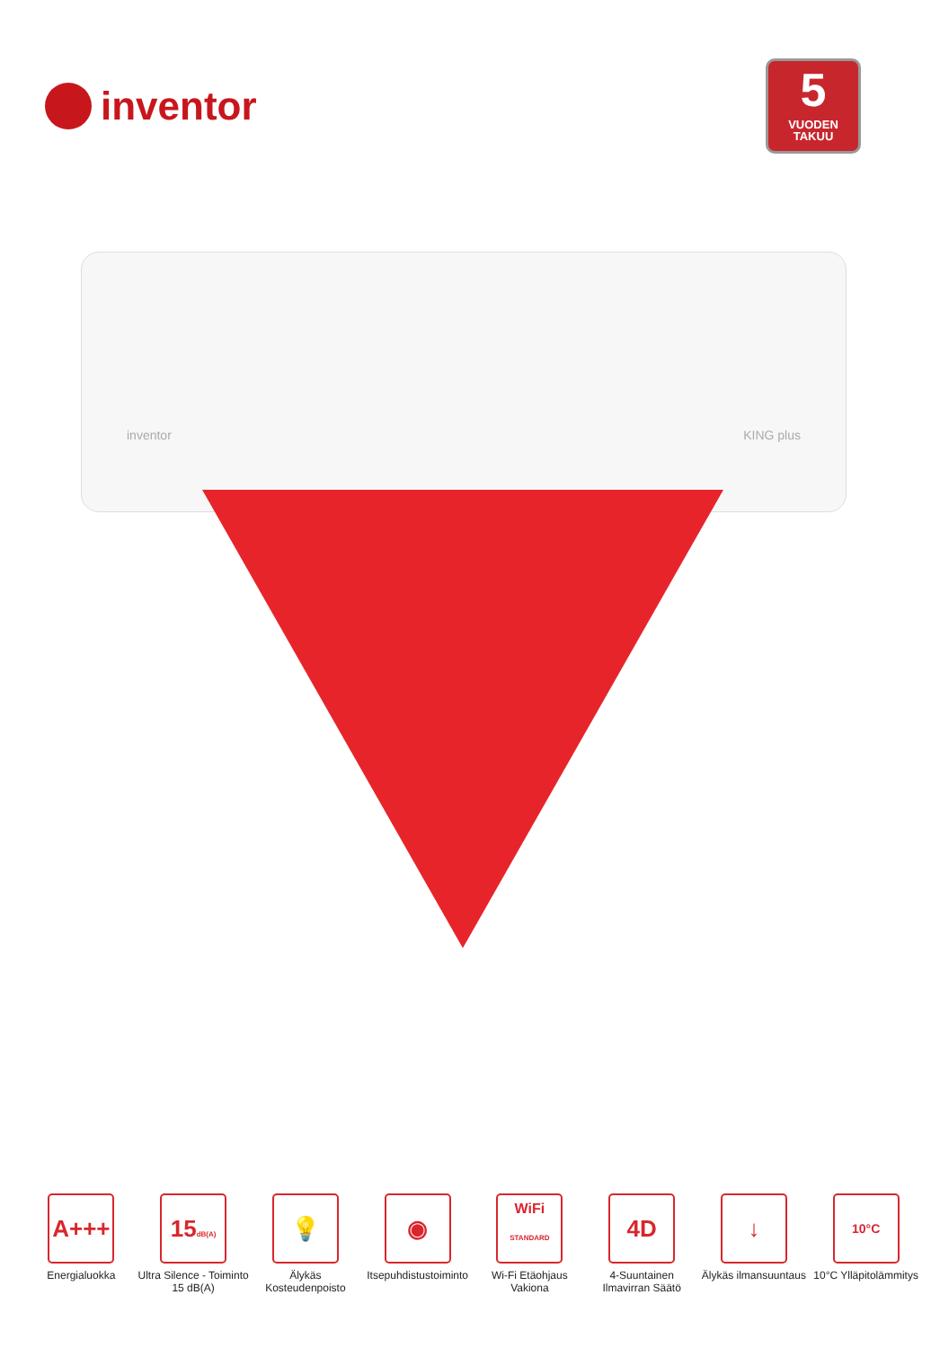inventor
5
VUODEN
TAKUU
inventor KING plus
A+++
Energialuokka
15dB(A)
Ultra Silence - Toiminto 15 dB(A)
💡
Älykäs Kosteudenpoisto
◉
Itsepuhdistustoiminto
WiFi
STANDARD
Wi-Fi Etäohjaus Vakiona
4D
4-Suuntainen Ilmavirran Säätö
↓
Älykäs ilmansuuntaus
10°C
10°C Ylläpitolämmitys